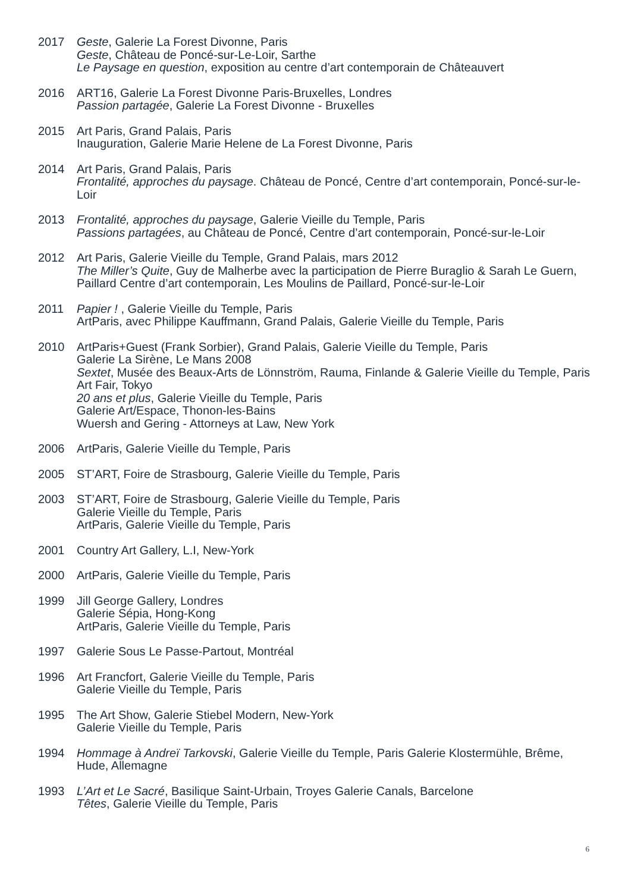2017 Geste, Galerie La Forest Divonne, Paris
Geste, Château de Poncé-sur-Le-Loir, Sarthe
Le Paysage en question, exposition au centre d’art contemporain de Châteauvert
2016 ART16, Galerie La Forest Divonne Paris-Bruxelles, Londres
Passion partagée, Galerie La Forest Divonne - Bruxelles
2015 Art Paris, Grand Palais, Paris
Inauguration, Galerie Marie Helene de La Forest Divonne, Paris
2014 Art Paris, Grand Palais, Paris
Frontalité, approches du paysage. Château de Poncé, Centre d’art contemporain, Poncé-sur-le-Loir
2013 Frontalité, approches du paysage, Galerie Vieille du Temple, Paris
Passions partagées, au Château de Poncé, Centre d’art contemporain, Poncé-sur-le-Loir
2012 Art Paris, Galerie Vieille du Temple, Grand Palais, mars 2012
The Miller’s Quite, Guy de Malherbe avec la participation de Pierre Buraglio & Sarah Le Guern, Paillard Centre d’art contemporain, Les Moulins de Paillard, Poncé-sur-le-Loir
2011 Papier ! , Galerie Vieille du Temple, Paris
ArtParis, avec Philippe Kauffmann, Grand Palais, Galerie Vieille du Temple, Paris
2010 ArtParis+Guest (Frank Sorbier), Grand Palais, Galerie Vieille du Temple, Paris
Galerie La Sirène, Le Mans 2008
Sextet, Musée des Beaux-Arts de Lönnström, Rauma, Finlande & Galerie Vieille du Temple, Paris
Art Fair, Tokyo
20 ans et plus, Galerie Vieille du Temple, Paris
Galerie Art/Espace, Thonon-les-Bains
Wuersh and Gering - Attorneys at Law, New York
2006 ArtParis, Galerie Vieille du Temple, Paris
2005 ST’ART, Foire de Strasbourg, Galerie Vieille du Temple, Paris
2003 ST’ART, Foire de Strasbourg, Galerie Vieille du Temple, Paris
Galerie Vieille du Temple, Paris
ArtParis, Galerie Vieille du Temple, Paris
2001 Country Art Gallery, L.I, New-York
2000 ArtParis, Galerie Vieille du Temple, Paris
1999 Jill George Gallery, Londres
Galerie Sépia, Hong-Kong
ArtParis, Galerie Vieille du Temple, Paris
1997 Galerie Sous Le Passe-Partout, Montréal
1996 Art Francfort, Galerie Vieille du Temple, Paris
Galerie Vieille du Temple, Paris
1995 The Art Show, Galerie Stiebel Modern, New-York
Galerie Vieille du Temple, Paris
1994 Hommage à Andreï Tarkovski, Galerie Vieille du Temple, Paris Galerie Klostermühle, Brême, Hude, Allemagne
1993 L’Art et Le Sacré, Basilique Saint-Urbain, Troyes Galerie Canals, Barcelone
Têtes, Galerie Vieille du Temple, Paris
6